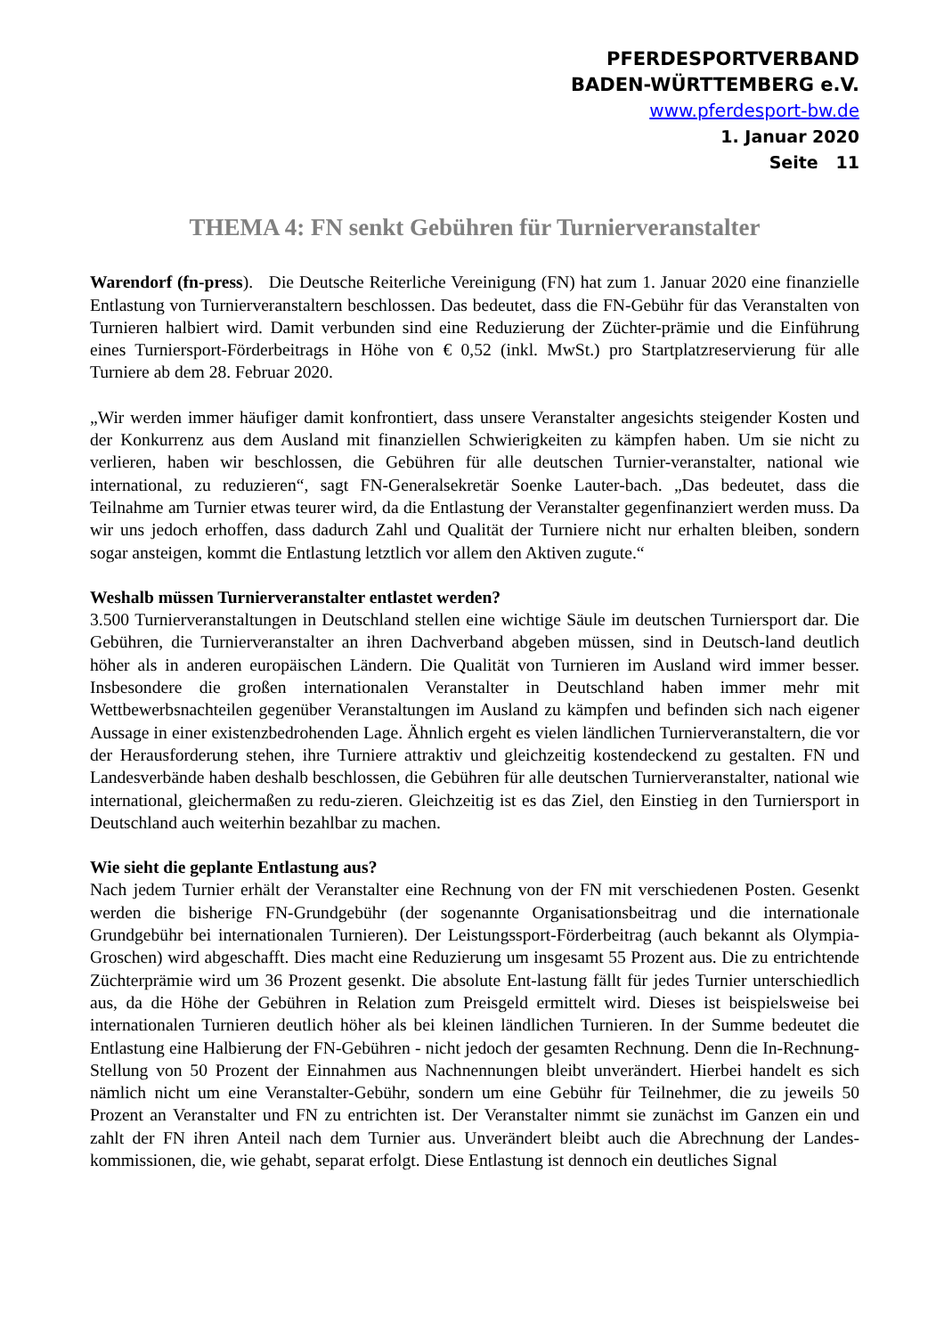PFERDESPORTVERBAND
BADEN-WÜRTTEMBERG e.V.
www.pferdesport-bw.de
1. Januar 2020
Seite 11
THEMA 4: FN senkt Gebühren für Turnierveranstalter
Warendorf (fn-press). Die Deutsche Reiterliche Vereinigung (FN) hat zum 1. Januar 2020 eine finanzielle Entlastung von Turnierveranstaltern beschlossen. Das bedeutet, dass die FN-Gebühr für das Veranstalten von Turnieren halbiert wird. Damit verbunden sind eine Reduzierung der Züchter-prämie und die Einführung eines Turniersport-Förderbeitrags in Höhe von € 0,52 (inkl. MwSt.) pro Startplatzreservierung für alle Turniere ab dem 28. Februar 2020.
„Wir werden immer häufiger damit konfrontiert, dass unsere Veranstalter angesichts steigender Kosten und der Konkurrenz aus dem Ausland mit finanziellen Schwierigkeiten zu kämpfen haben. Um sie nicht zu verlieren, haben wir beschlossen, die Gebühren für alle deutschen Turnier-veranstalter, national wie international, zu reduzieren“, sagt FN-Generalsekretär Soenke Lauter-bach. „Das bedeutet, dass die Teilnahme am Turnier etwas teurer wird, da die Entlastung der Veranstalter gegenfinanziert werden muss. Da wir uns jedoch erhoffen, dass dadurch Zahl und Qualität der Turniere nicht nur erhalten bleiben, sondern sogar ansteigen, kommt die Entlastung letztlich vor allem den Aktiven zugute.“
Weshalb müssen Turnierveranstalter entlastet werden?
3.500 Turnierveranstaltungen in Deutschland stellen eine wichtige Säule im deutschen Turniersport dar. Die Gebühren, die Turnierveranstalter an ihren Dachverband abgeben müssen, sind in Deutsch-land deutlich höher als in anderen europäischen Ländern. Die Qualität von Turnieren im Ausland wird immer besser. Insbesondere die großen internationalen Veranstalter in Deutschland haben immer mehr mit Wettbewerbsnachteilen gegenüber Veranstaltungen im Ausland zu kämpfen und befinden sich nach eigener Aussage in einer existenzbedrohenden Lage. Ähnlich ergeht es vielen ländlichen Turnierveranstaltern, die vor der Herausforderung stehen, ihre Turniere attraktiv und gleichzeitig kostendeckend zu gestalten. FN und Landesverbände haben deshalb beschlossen, die Gebühren für alle deutschen Turnierveranstalter, national wie international, gleichermaßen zu redu-zieren. Gleichzeitig ist es das Ziel, den Einstieg in den Turniersport in Deutschland auch weiterhin bezahlbar zu machen.
Wie sieht die geplante Entlastung aus?
Nach jedem Turnier erhält der Veranstalter eine Rechnung von der FN mit verschiedenen Posten. Gesenkt werden die bisherige FN-Grundgebühr (der sogenannte Organisationsbeitrag und die internationale Grundgebühr bei internationalen Turnieren). Der Leistungssport-Förderbeitrag (auch bekannt als Olympia-Groschen) wird abgeschafft. Dies macht eine Reduzierung um insgesamt 55 Prozent aus. Die zu entrichtende Züchterprämie wird um 36 Prozent gesenkt. Die absolute Ent-lastung fällt für jedes Turnier unterschiedlich aus, da die Höhe der Gebühren in Relation zum Preisgeld ermittelt wird. Dieses ist beispielsweise bei internationalen Turnieren deutlich höher als bei kleinen ländlichen Turnieren. In der Summe bedeutet die Entlastung eine Halbierung der FN-Gebühren - nicht jedoch der gesamten Rechnung. Denn die In-Rechnung-Stellung von 50 Prozent der Einnahmen aus Nachnennungen bleibt unverändert. Hierbei handelt es sich nämlich nicht um eine Veranstalter-Gebühr, sondern um eine Gebühr für Teilnehmer, die zu jeweils 50 Prozent an Veranstalter und FN zu entrichten ist. Der Veranstalter nimmt sie zunächst im Ganzen ein und zahlt der FN ihren Anteil nach dem Turnier aus. Unverändert bleibt auch die Abrechnung der Landes-kommissionen, die, wie gehabt, separat erfolgt. Diese Entlastung ist dennoch ein deutliches Signal